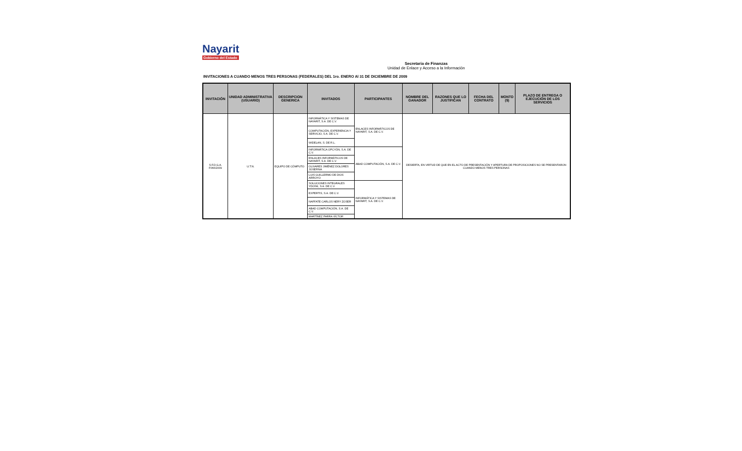Nayarit
Gobierno del Estado
Secretaria de Finanzas
Unidad de Enlace y Acceso a la Información
INVITACIONES A CUANDO MENOS TRES PERSONAS (FEDERALES) DEL 1ro. ENERO Al 31 DE DICIEMBRE DE 2009
| INVITACIÓN | UNIDAD ADMINISTRATIVA (USUARIO) | DESCRIPCION GENERICA | INVITADOS | PARTICIPANTES | NOMBRE DEL GANADOR | RAZONES QUE LO JUSTIFICAN | FECHA DEL CONTRATO | MONTO ($) | PLAZO DE ENTREGA O EJECUCIÓN DE LOS SERVICIOS |
| --- | --- | --- | --- | --- | --- | --- | --- | --- | --- |
| S.F.D.G.A. F066/2009 | U.T.N. | EQUIPO DE CÓMPUTO | INFORMÁTICA Y SISTEMAS DE NAYARIT, S.A. DE C.V. | ENLACES INFORMÁTICOS DE NAYARIT, S.A. DE C.V. | DESIERTA, EN VIRTUD DE QUE EN EL ACTO DE PRESENTACIÓN Y APERTURA DE PROPOSICIONES NO SE PRESENTARON CUANDO MENOS TRES PERSONAS | | | | |
| | | | COMPUTACIÓN, EXPERIENCIA Y SERVICIO, S.A. DE C.V. | | | | | | |
| | | | WIDELAN, S. DE R.L. | | | | | | |
| | | | INFORMÁTICA OPCYÓN, S.A. DE C.V. | ABAD COMPUTACIÓN, S.A. DE C.V. | | | | | |
| | | | ENLACES INFORMÁTICOS DE NAYARIT, S.A. DE C.V. | | | | | | |
| | | | OLIVARES JIMÉNEZ DOLORES JOSEFINA | | | | | | |
| | | | LUIS GUILLERMO DE DIOS ARROYO | | | | | | |
| | | | SOLUCIONES INTEGRALES YDOSK, S.A. DE C.V. | INFORMÁTICA Y SISTEMAS DE NAYARIT, S.A. DE C.V. | | | | | |
| | | | EXPERTIS, S.A. DE C.V. | | | | | | |
| | | | NAFFATE CARLOS NERY ZOSER | | | | | | |
| | | | ABAD COMPUTACIÓN, S.A. DE C.V. | | | | | | |
| | | | MARTÍNEZ PARRA VÍCTOR | | | | | | |